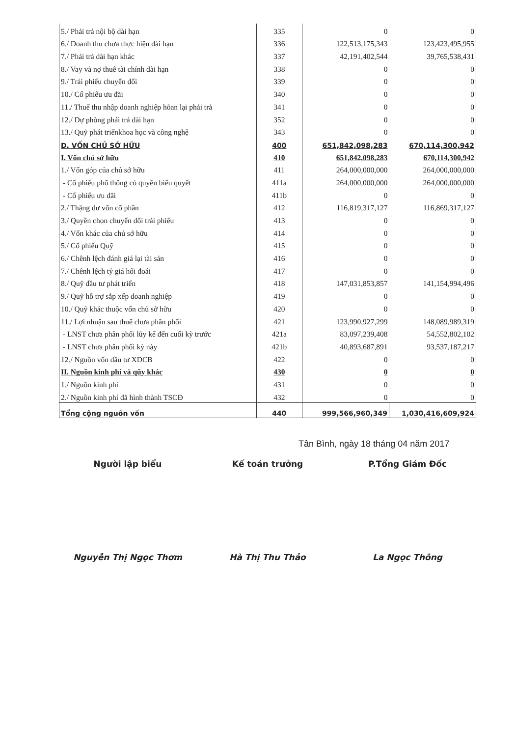| 5./ Phải trả nội bộ dài hạn | 335 | 0 | 0 |
| 6./ Doanh thu chưa thực hiện dài hạn | 336 | 122,513,175,343 | 123,423,495,955 |
| 7./ Phải trả dài hạn khác | 337 | 42,191,402,544 | 39,765,538,431 |
| 8./ Vay và nợ thuê tài chính dài hạn | 338 | 0 | 0 |
| 9./ Trái phiếu chuyển đổi | 339 | 0 | 0 |
| 10./ Cổ phiếu ưu đãi | 340 | 0 | 0 |
| 11./ Thuế thu nhập doanh nghiệp hõan lại phải trả | 341 | 0 | 0 |
| 12./ Dự phòng phải trả dài hạn | 352 | 0 | 0 |
| 13./ Quỹ phát triểnkhoa học và công nghệ | 343 | 0 | 0 |
| D. VỐN CHỦ SỞ HỮU | 400 | 651,842,098,283 | 670,114,300,942 |
| I. Vốn chủ sở hữu | 410 | 651,842,098,283 | 670,114,300,942 |
| 1./ Vốn góp của chủ sở hữu | 411 | 264,000,000,000 | 264,000,000,000 |
| - Cổ phiếu phổ thông có quyền biểu quyết | 411a | 264,000,000,000 | 264,000,000,000 |
| - Cổ phiếu ưu đãi | 411b | 0 | 0 |
| 2./ Thặng dư vốn cổ phần | 412 | 116,819,317,127 | 116,869,317,127 |
| 3./ Quyền chọn chuyển đổi trái phiếu | 413 | 0 | 0 |
| 4./ Vốn khác của chủ sở hữu | 414 | 0 | 0 |
| 5./ Cổ phiếu Quỹ | 415 | 0 | 0 |
| 6./ Chênh lệch đánh giá lại tài sản | 416 | 0 | 0 |
| 7./ Chênh lệch tỷ giá hối đoái | 417 | 0 | 0 |
| 8./ Quỹ đầu tư phát triển | 418 | 147,031,853,857 | 141,154,994,496 |
| 9./ Quỹ hỗ trợ sắp xếp doanh nghiệp | 419 | 0 | 0 |
| 10./ Quỹ khác thuộc vốn chủ sở hữu | 420 | 0 | 0 |
| 11./ Lợi nhuận sau thuế chưa phân phối | 421 | 123,990,927,299 | 148,089,989,319 |
| - LNST chưa phân phối lũy kế đến cuối kỳ trước | 421a | 83,097,239,408 | 54,552,802,102 |
| - LNST chưa phân phối kỳ này | 421b | 40,893,687,891 | 93,537,187,217 |
| 12./ Nguồn vốn đầu tư XDCB | 422 | 0 | 0 |
| II. Nguồn kinh phí và qũy khác | 430 | 0 | 0 |
| 1./ Nguồn kinh phí | 431 | 0 | 0 |
| 2./ Nguồn kinh phí đã hình thành TSCĐ | 432 | 0 | 0 |
| Tổng cộng nguồn vốn | 440 | 999,566,960,349 | 1,030,416,609,924 |
Tân Bình, ngày 18 tháng 04 năm 2017
Người lập biểu Kế toán trưởng P.Tổng Giám Đốc
Nguyễn Thị Ngọc Thơm Hà Thị Thu Thảo La Ngọc Thông